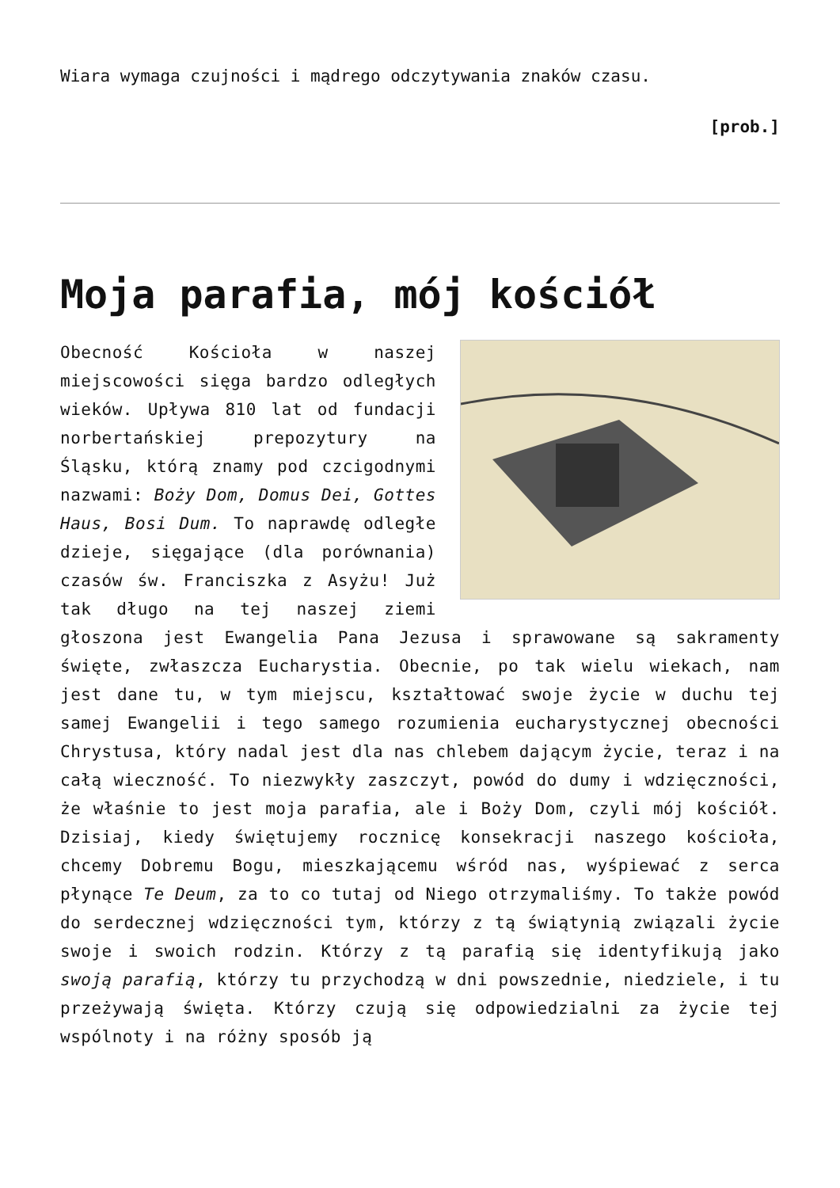Wiara wymaga czujności i mądrego odczytywania znaków czasu.
[prob.]
Moja parafia, mój kościół
Obecność Kościoła w naszej miejscowości sięga bardzo odległych wieków. Upływa 810 lat od fundacji norbertańskiej prepozytury na Śląsku, którą znamy pod czcigodnymi nazwami: Boży Dom, Domus Dei, Gottes Haus, Bosi Dum. To naprawdę odległe dzieje, sięgające (dla porównania) czasów św. Franciszka z Asyżu! Już tak długo na tej naszej ziemi głoszona jest Ewangelia Pana Jezusa i sprawowane są sakramenty święte, zwłaszcza Eucharystia. Obecnie, po tak wielu wiekach, nam jest dane tu, w tym miejscu, kształtować swoje życie w duchu tej samej Ewangelii i tego samego rozumienia eucharystycznej obecności Chrystusa, który nadal jest dla nas chlebem dającym życie, teraz i na całą wieczność. To niezwykły zaszczyt, powód do dumy i wdzięczności, że właśnie to jest moja parafia, ale i Boży Dom, czyli mój kościół. Dzisiaj, kiedy świętujemy rocznicę konsekracji naszego kościoła, chcemy Dobremu Bogu, mieszkającemu wśród nas, wyśpiewać z serca płynące Te Deum, za to co tutaj od Niego otrzymaliśmy. To także powód do serdecznej wdzięczności tym, którzy z tą świątynią związali życie swoje i swoich rodzin. Którzy z tą parafią się identyfikują jako swoją parafią, którzy tu przychodzą w dni powszednie, niedziele, i tu przeżywają święta. Którzy czują się odpowiedzialni za życie tej wspólnoty i na różny sposób ją